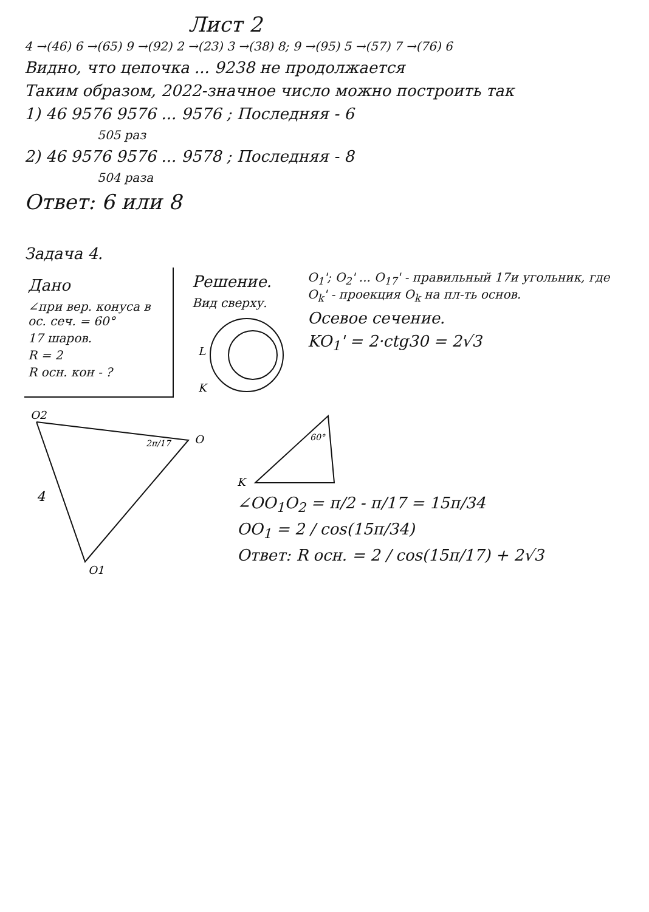Лист 2
4 →(46) 6 →(65) 9 →(92) 2 →(23) 3 →(38) 8; 9 →(95) 5 →(57) 7 →(76) 6
Видно, что цепочка ... 9238 не продолжается
Таким образом, 2022-значное число можно построить так
1) 46 9576 9576 ... 9576 ; Последняя - 6
505 раз
2) 46 9576 9576 ... 9578 ; Последняя - 8
504 раза
Ответ: 6 или 8
Задача 4.
Дано
∠при вер. конуса в ос. сеч. = 60°
17 шаров.
R = 2
R осн. кон - ?
Решение.
Вид сверху.
L
K
O<sub>1</sub>'; O<sub>2</sub>' ... O<sub>17</sub>' - правильный 17и угольник, где O<sub>k</sub>' - проекция O<sub>k</sub> на пл-ть основ.
Осевое сечение.
KO<sub>1</sub>' = 2·ctg30 = 2√3
O2
O
4
O1
2π/17
60°
K
∠OO<sub>1</sub>O<sub>2</sub> = π/2 - π/17 = 15π/34
OO<sub>1</sub> = 2 / cos(15π/34)
Ответ: R осн. = 2 / cos(15π/17) + 2√3